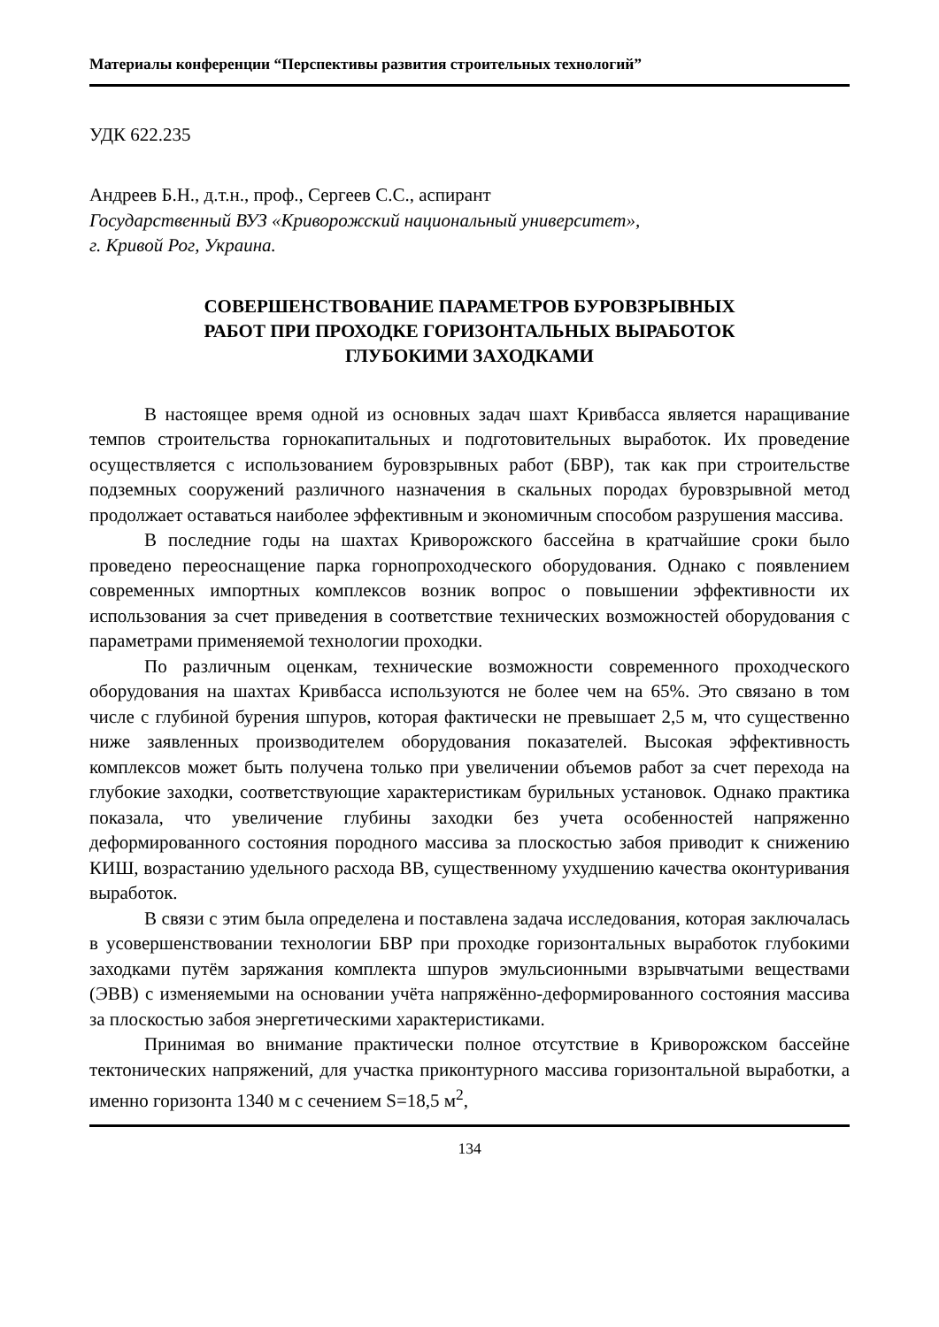Материалы конференции “Перспективы развития строительных технологий”
УДК 622.235
Андреев Б.Н., д.т.н., проф., Сергеев С.С., аспирант
Государственный ВУЗ «Криворожский национальный университет»,
г. Кривой Рог, Украина.
СОВЕРШЕНСТВОВАНИЕ ПАРАМЕТРОВ БУРОВЗРЫВНЫХ
РАБОТ ПРИ ПРОХОДКЕ ГОРИЗОНТАЛЬНЫХ ВЫРАБОТОК
ГЛУБОКИМИ ЗАХОДКАМИ
В настоящее время одной из основных задач шахт Кривбасса является наращивание темпов строительства горнокапитальных и подготовительных выработок. Их проведение осуществляется с использованием буровзрывных работ (БВР), так как при строительстве подземных сооружений различного назначения в скальных породах буровзрывной метод продолжает оставаться наиболее эффективным и экономичным способом разрушения массива.
В последние годы на шахтах Криворожского бассейна в кратчайшие сроки было проведено переоснащение парка горнопроходческого оборудования. Однако с появлением современных импортных комплексов возник вопрос о повышении эффективности их использования за счет приведения в соответствие технических возможностей оборудования с параметрами применяемой технологии проходки.
По различным оценкам, технические возможности современного проходческого оборудования на шахтах Кривбасса используются не более чем на 65%. Это связано в том числе с глубиной бурения шпуров, которая фактически не превышает 2,5 м, что существенно ниже заявленных производителем оборудования показателей. Высокая эффективность комплексов может быть получена только при увеличении объемов работ за счет перехода на глубокие заходки, соответствующие характеристикам бурильных установок. Однако практика показала, что увеличение глубины заходки без учета особенностей напряженно деформированного состояния породного массива за плоскостью забоя приводит к снижению КИШ, возрастанию удельного расхода ВВ, существенному ухудшению качества оконтуривания выработок.
В связи с этим была определена и поставлена задача исследования, которая заключалась в усовершенствовании технологии БВР при проходке горизонтальных выработок глубокими заходками путём заряжания комплекта шпуров эмульсионными взрывчатыми веществами (ЭВВ) с изменяемыми на основании учёта напряжённо-деформированного состояния массива за плоскостью забоя энергетическими характеристиками.
Принимая во внимание практически полное отсутствие в Криворожском бассейне тектонических напряжений, для участка приконтурного массива горизонтальной выработки, а именно горизонта 1340 м с сечением S=18,5 м<sup>2</sup>,
134